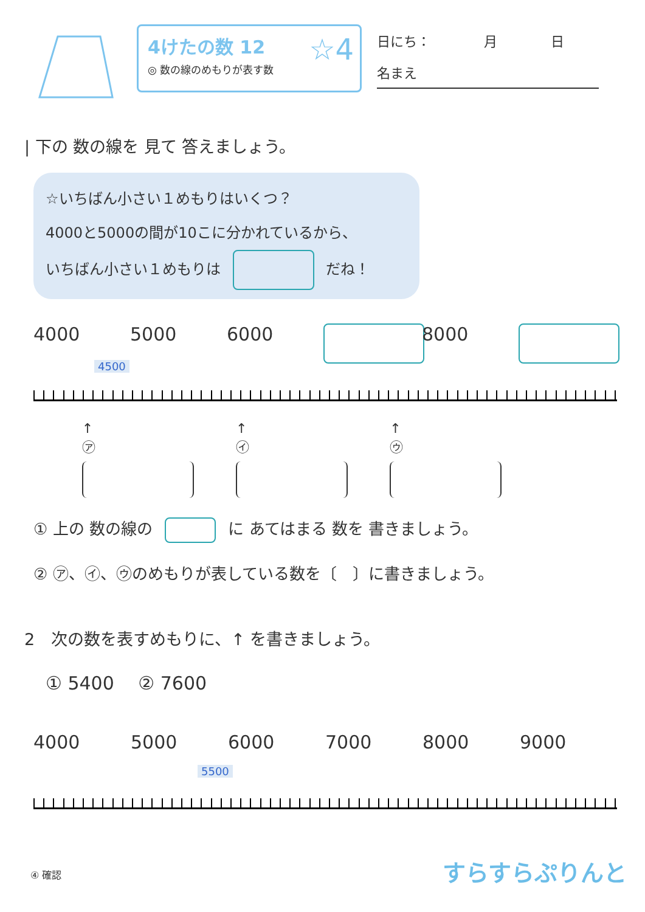4けたの数 12
◎ 数の線のめもりが表す数
☆4
日にち：　　　　月　　　　日
名まえ
| 下の 数の線を 見て 答えましょう。
☆いちばん小さい１めもりはいくつ？
4000と5000の間が10こに分かれているから、
いちばん小さい１めもりは だね！
4000 5000 6000 8000
4500
↑
㋐
↑
㋑
↑
㋒
① 上の 数の線の に あてはまる 数を 書きましょう。
② ㋐、㋑、㋒のめもりが表している数を〔　〕に書きましょう。
2　次の数を表すめもりに、↑ を書きましょう。
① 5400　 ② 7600
4000 5000 6000 7000 8000 9000
5500
④ 確認 すらすらぷりんと